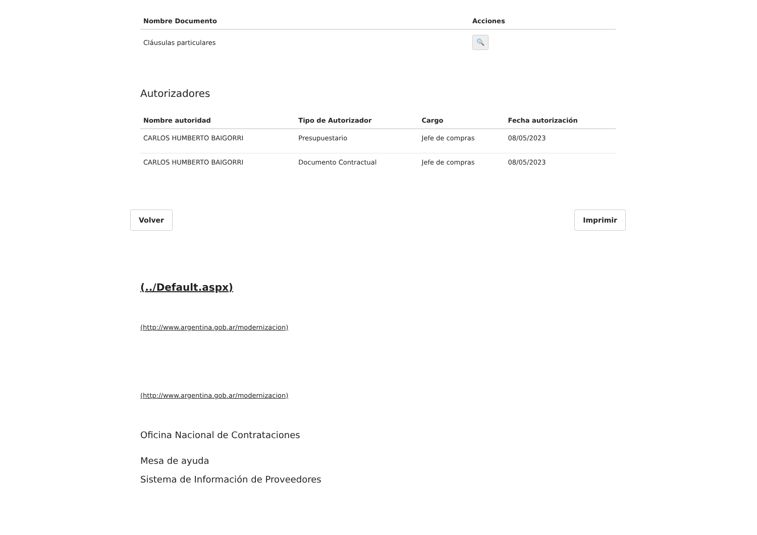| Nombre Documento | Acciones |
| --- | --- |
| Cláusulas particulares | 🔍 |
Autorizadores
| Nombre autoridad | Tipo de Autorizador | Cargo | Fecha autorización |
| --- | --- | --- | --- |
| CARLOS HUMBERTO BAIGORRI | Presupuestario | Jefe de compras | 08/05/2023 |
| CARLOS HUMBERTO BAIGORRI | Documento Contractual | Jefe de compras | 08/05/2023 |
Volver Imprimir
(../Default.aspx)
(http://www.argentina.gob.ar/modernizacion)
(http://www.argentina.gob.ar/modernizacion)
Oficina Nacional de Contrataciones
Mesa de ayuda
Sistema de Información de Proveedores